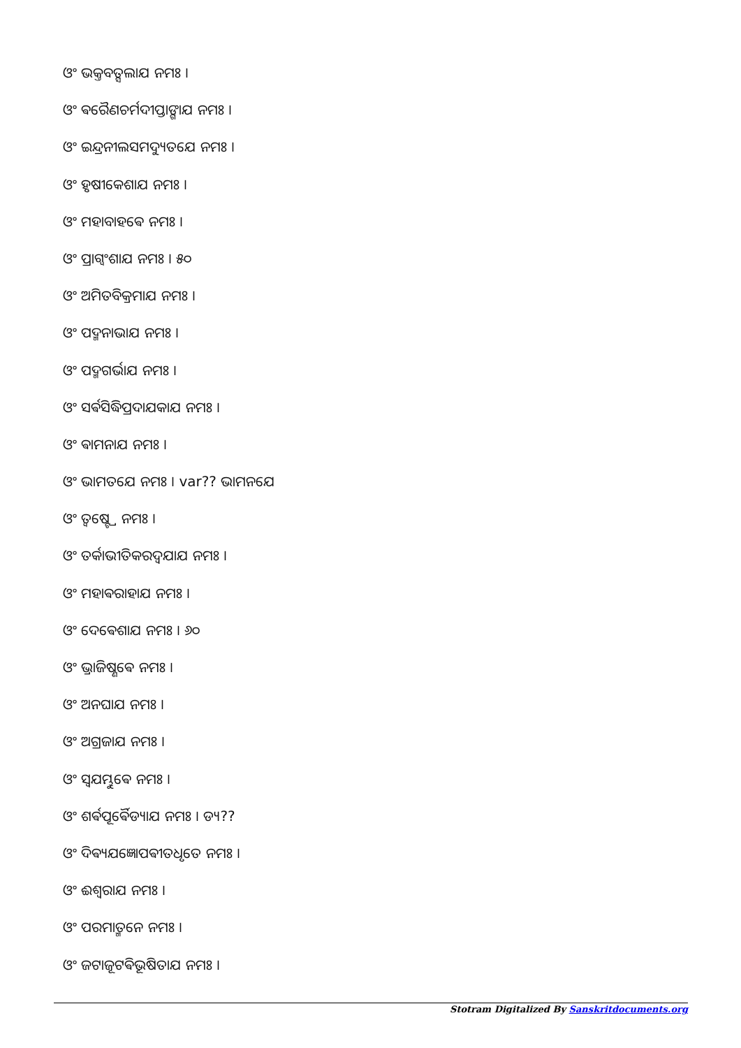ଓଂ ଭକ୍ତବତ୍ସଲାଯ ନମଃ ।
ଓଂ ଵରୈଣଚର୍ମଦୀପ୍ତାଙ୍ଗାଯ ନମଃ ।
ଓଂ ଇନ୍ଦ୍ରନୀଲସମଦ୍ୟୁତଯେ ନମଃ ।
ଓଂ ହୃଷୀକେଶାଯ ନମଃ ।
ଓଂ ମହାବାହଵେ ନମଃ ।
ଓଂ ପ୍ରାଗ୍ଵଂଶାଯ ନମଃ । ୫୦
ଓଂ ଅମିତବିକ୍ରମାଯ ନମଃ ।
ଓଂ ପଦ୍ମନାଭାଯ ନମଃ ।
ଓଂ ପଦ୍ମଗର୍ଭାଯ ନମଃ ।
ଓଂ ସର୍ଵସିଦ୍ଧିପ୍ରଦାଯକାଯ ନମଃ ।
ଓଂ ଵାମନାଯ ନମଃ ।
ଓଂ ଭାମତଯେ ନମଃ । var?? ଭାମନଯେ
ଓଂ ତ୍ଵଷ୍ଟ୍ରେ ନମଃ ।
ଓଂ ତର୍କାଭୀତିକରଦ୍ଵଯାଯ ନମଃ ।
ଓଂ ମହାଵରାହାଯ ନମଃ ।
ଓଂ ଦେଵେଶାଯ ନମଃ । ୬୦
ଓଂ ଭ୍ରାଜିଷ୍ଣଵେ ନମଃ ।
ଓଂ ଅନଘାଯ ନମଃ ।
ଓଂ ଅଗ୍ରଜାଯ ନମଃ ।
ଓଂ ସ୍ଵଯମ୍ଭୁଵେ ନମଃ ।
ଓଂ ଶର୍ଵପୂର୍ଵୈଡ୍ୟାଯ ନମଃ । ଡ୍ୟ??
ଓଂ ଦିଵ୍ୟଯଜ୍ଞୋପଵୀତଧୃତେ ନମଃ ।
ଓଂ ଈଶ୍ଵରାଯ ନମଃ ।
ଓଂ ପରମାତ୍ମନେ ନମଃ ।
ଓଂ ଜଟାଜୂଟଵିଭୂଷିତାଯ ନମଃ ।
Stotram Digitalized By Sanskritdocuments.org